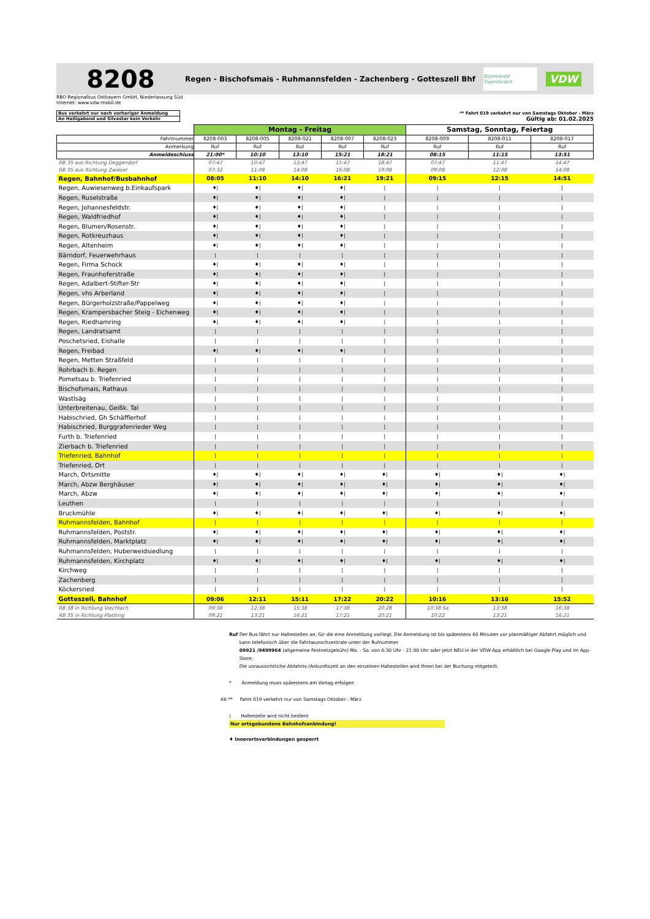8208
Regen - Bischofsmais - Ruhmannsfelden - Zachenberg - Gotteszell Bhf
Bayerwald Tagesticket
VDW
RBO Regionalbus Ostbayern GmbH, Niederlassung Süd
Internet: www.vdw-mobil.de
Bus verkehrt nur nach vorheriger Anmeldung
An Heiligabend und Silvester kein Verkehr
** Fahrt 019 verkehrt nur von Samstags Oktober - März
Gültig ab: 01.02.2025
| | Montag - Freitag | | | | | Samstag, Sonntag, Feiertag | | |
| Fahrtnummer | 8208-003 | 8208-005 | 8208-021 | 8208-007 | 8208-023 | 8208-009 | 8208-011 | 8208-017 |
| Anmerkung | Ruf | Ruf | Ruf | Ruf | Ruf | Ruf | Ruf | Ruf |
| Anmeldeschluss | 21:00* | 10:10 | 13:10 | 15:21 | 18:21 | 08:15 | 11:15 | 13:51 |
| RB 35 aus Richtung Deggendorf | 07:47 | 10:47 | 13:47 | 15:47 | 18:47 | 07:47 | 11:47 | 14:47 |
| RB 35 aus Richtung Zwiesel | 07:32 | 11:08 | 14:08 | 16:08 | 19:08 | 09:08 | 12:08 | 14:08 |
| Regen, Bahnhof/Busbahnhof | 08:05 | 11:10 | 14:10 | 16:21 | 19:21 | 09:15 | 12:15 | 14:51 |
| Regen, Auwiesenweg b.Einkaufspark | ♦/ | ♦/ | ♦/ | ♦/ | / | / | / | / |
| Regen, Ruselstraße | ♦/ | ♦/ | ♦/ | ♦/ | / | / | / | / |
| Regen, Johannesfeldstr. | ♦/ | ♦/ | ♦/ | ♦/ | / | / | / | / |
| Regen, Waldfriedhof | ♦/ | ♦/ | ♦/ | ♦/ | / | / | / | / |
| Regen, Blumen/Rosenstr. | ♦/ | ♦/ | ♦/ | ♦/ | / | / | / | / |
| Regen, Rotkreuzhaus | ♦/ | ♦/ | ♦/ | ♦/ | / | / | / | / |
| Regen, Altenheim | ♦/ | ♦/ | ♦/ | ♦/ | / | / | / | / |
| Bärndorf, Feuerwehrhaus | / | / | / | / | / | / | / | / |
| Regen, Firma Schock | ♦/ | ♦/ | ♦/ | ♦/ | / | / | / | / |
| Regen, Fraunhoferstraße | ♦/ | ♦/ | ♦/ | ♦/ | / | / | / | / |
| Regen, Adalbert-Stifter-Str | ♦/ | ♦/ | ♦/ | ♦/ | / | / | / | / |
| Regen, vhs Arberland | ♦/ | ♦/ | ♦/ | ♦/ | / | / | / | / |
| Regen, Bürgerholzstraße/Pappelweg | ♦/ | ♦/ | ♦/ | ♦/ | / | / | / | / |
| Regen, Krampersbacher Steig - Eichenweg | ♦/ | ♦/ | ♦/ | ♦/ | / | / | / | / |
| Regen, Riedhamring | ♦/ | ♦/ | ♦/ | ♦/ | / | / | / | / |
| Regen, Landratsamt | / | / | / | / | / | / | / | / |
| Poschetsried, Eishalle | / | / | / | / | / | / | / | / |
| Regen, Freibad | ♦/ | ♦/ | ♦/ | ♦/ | / | / | / | / |
| Regen, Metten Straßfeld | / | / | / | / | / | / | / | / |
| Rohrbach b. Regen | / | / | / | / | / | / | / | / |
| Pometsau b. Triefenried | / | / | / | / | / | / | / | / |
| Bischofsmais, Rathaus | / | / | / | / | / | / | / | / |
| Wastlsäg | / | / | / | / | / | / | / | / |
| Unterbreitenau, Geißk. Tal | / | / | / | / | / | / | / | / |
| Habischried, Gh Schäfflerhof | / | / | / | / | / | / | / | / |
| Habischried, Burggrafenrieder Weg | / | / | / | / | / | / | / | / |
| Furth b. Triefenried | / | / | / | / | / | / | / | / |
| Zierbach b. Triefenried | / | / | / | / | / | / | / | / |
| Triefenried, Bahnhof | / | / | / | / | / | / | / | / |
| Triefenried, Ort | / | / | / | / | / | / | / | / |
| March, Ortsmitte | ♦/ | ♦/ | ♦/ | ♦/ | ♦/ | ♦/ | ♦/ | ♦/ |
| March, Abzw Berghäuser | ♦/ | ♦/ | ♦/ | ♦/ | ♦/ | ♦/ | ♦/ | ♦/ |
| March, Abzw | ♦/ | ♦/ | ♦/ | ♦/ | ♦/ | ♦/ | ♦/ | ♦/ |
| Leuthen | / | / | / | / | / | / | / | / |
| Bruckmühle | ♦/ | ♦/ | ♦/ | ♦/ | ♦/ | ♦/ | ♦/ | ♦/ |
| Ruhmannsfelden, Bahnhof | / | / | / | / | / | / | / | / |
| Ruhmannsfelden, Poststr. | ♦/ | ♦/ | ♦/ | ♦/ | ♦/ | ♦/ | ♦/ | ♦/ |
| Ruhmannsfelden, Marktplatz | ♦/ | ♦/ | ♦/ | ♦/ | ♦/ | ♦/ | ♦/ | ♦/ |
| Ruhmannsfelden, Huberweidsiedlung | / | / | / | / | / | / | / | / |
| Ruhmannsfelden, Kirchplatz | ♦/ | ♦/ | ♦/ | ♦/ | ♦/ | ♦/ | ♦/ | ♦/ |
| Kirchweg | / | / | / | / | / | / | / | / |
| Zachenberg | / | / | / | / | / | / | / | / |
| Köckersried | / | / | / | / | / | / | / | / |
| Gotteszell, Bahnhof | 09:06 | 12:11 | 15:11 | 17:22 | 20:22 | 10:16 | 13:16 | 15:52 |
| RB 38 in Richtung Viechtach | 09:38 | 12:38 | 15:38 | 17:38 | 20:28 | 10:38 Sa | 13:38 | 16:38 |
| RB 35 in Richtung Plattling | 09:21 | 13:21 | 16:21 | 17:21 | 20:21 | 10:22 | 13:21 | 16:21 |
Ruf Der Bus fährt nur Haltestellen an, für die eine Anmeldung vorliegt. Die Anmeldung ist bis spätestens 60 Minuten vor planmäßiger Abfahrt möglich und kann telefonisch über die Fahrtwunschzentrale unter der Rufnummer
09921 /9499964 (allgemeine Festnetzgebühr) Mo. - So. von 6:30 Uhr - 21:00 Uhr oder jetzt NEU in der VDW-App erhältlich bei Google Play und im App-Store.
Die voraussichtliche Abfahrts-/Ankunftszeit an den einzelnen Haltestellen wird Ihnen bei der Buchung mitgeteilt.
* Anmeldung muss spätestens am Vortag erfolgen
A6 ** Fahrt 019 verkehrt nur von Samstags Oktober - März
| Haltestelle wird nicht bedient
Nur ortsgebundene Bahnhofsanbindung!
♦ Innerortsverbindungen gesperrt